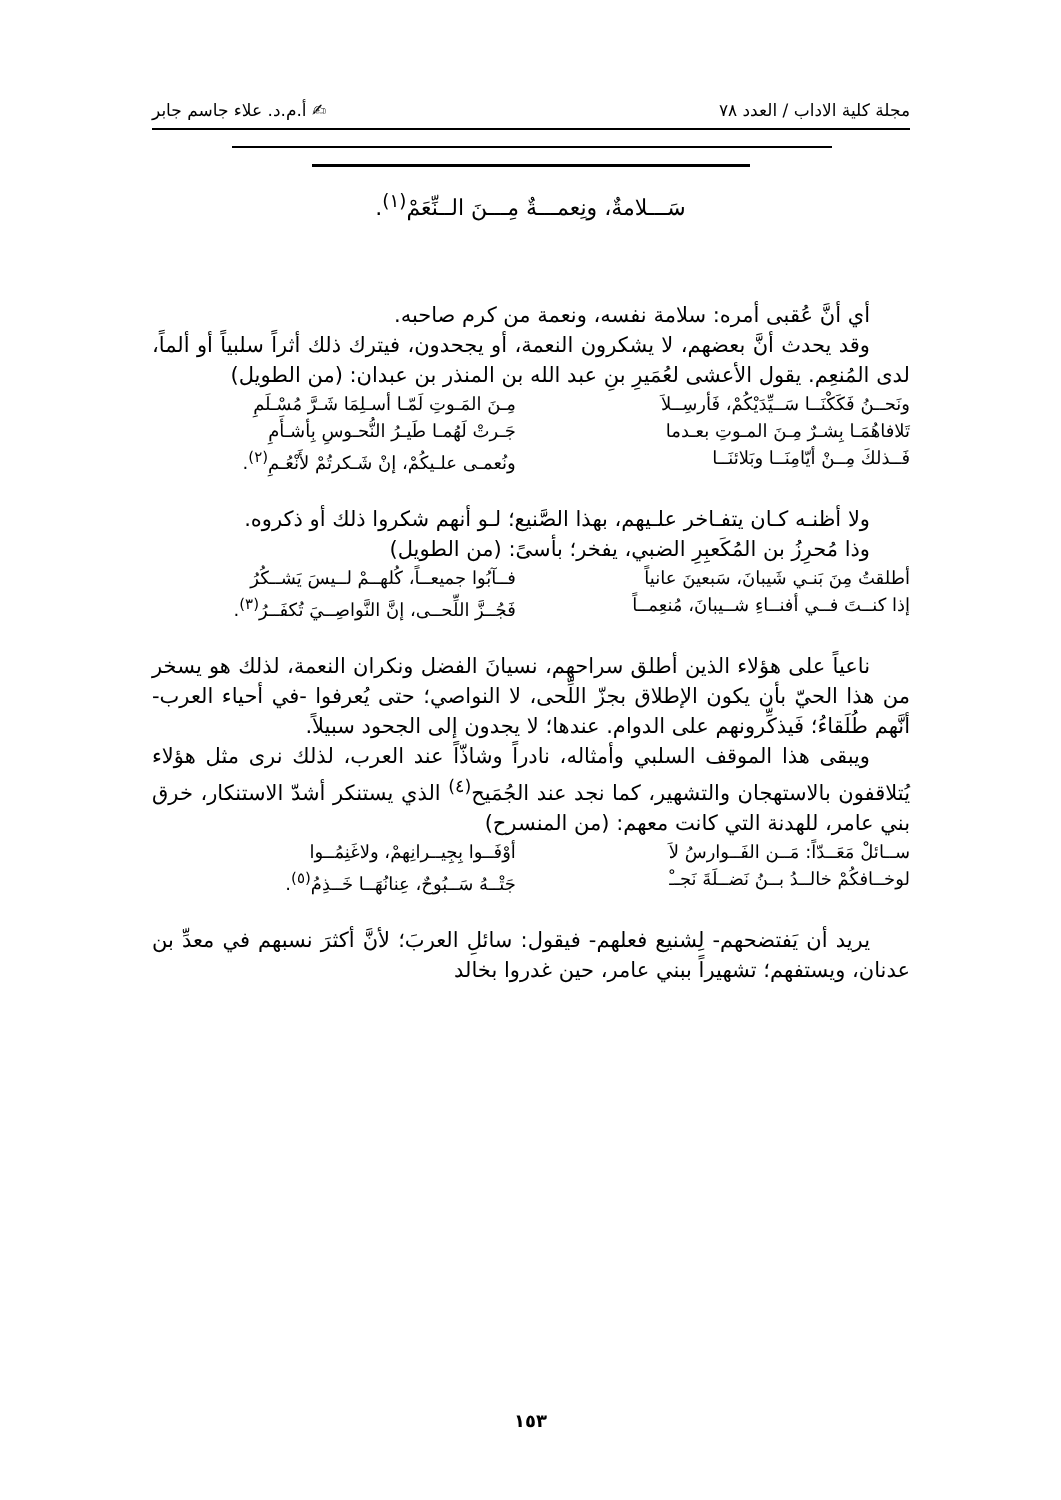مجلة كلية الاداب / العدد ٧٨ ✍ أ.م.د. علاء جاسم جابر
سَـــلامةٌ، ونِعمـــةٌ مِـــنَ الــنِّعَمْ<sup>(١)</sup>.
أي أنَّ عُقبى أمره: سلامة نفسه، ونعمة من كرم صاحبه.
وقد يحدث أنَّ بعضهم، لا يشكرون النعمة، أو يجحدون، فيترك ذلك أثراً سلبياً أو ألماً، لدى المُنعِم. يقول الأعشى لعُمَيرِ بنِ عبد الله بن المنذر بن عبدان: (من الطويل)
ونَحــنُ فَكَكْنَــا سَــيِّدَيْكُمْ، فَأرسِــلاَ مِـنَ المَـوتِ لَمّـا أسـلِمَا شَـرَّ مُسْـلَمِ
تَلافاهُمَـا بِشـرٌ مِـنَ المـوتِ بعـدما جَـرتْ لَهُمـا طَيـرُ النُّحـوسِ بِأشـأَمِ
فَــذلكَ مِــنْ أيّامِنَــا وبَلائنَــا ونُعمـى علـيكُمْ، إنْ شَـكرتُمْ لأَنْعُـمِ<sup>(٢)</sup>.
ولا أظنـه كـان يتفـاخر علـيهم، بهذا الصَّنيع؛ لـو أنهم شكروا ذلك أو ذكروه.
وذا مُحرِزُ بن المُكَعبِرِ الضبي، يفخر؛ بأسىً: (من الطويل)
أطلقتُ مِنَ بَنـي شَيبانَ، سَبعينَ عانياً فــآبُوا جميعــاً، كُلهــمْ لــيسَ يَشــكُرُ
إذا كنــتَ فــي أفنــاءِ شــيبانَ، مُنعِمــاً فَجُــزَّ اللِّحــى، إنَّ النَّواصِــيَ تُكفَــرُ<sup>(٣)</sup>.
ناعياً على هؤلاء الذين أطلق سراحهم، نسيانَ الفضل ونكران النعمة، لذلك هو يسخر من هذا الحيّ بأن يكون الإطلاق بجزّ اللِّحى، لا النواصي؛ حتى يُعرفوا -في أحياء العرب- أنَّهم طُلَقاءُ؛ فَيذكِّرونهم على الدوام. عندها؛ لا يجدون إلى الجحود سبيلاً.
ويبقى هذا الموقف السلبي وأمثاله، نادراً وشاذّاً عند العرب، لذلك نرى مثل هؤلاء يُتلاقفون بالاستهجان والتشهير، كما نجد عند الجُمَيح<sup>(٤)</sup> الذي يستنكر أشدّ الاستنكار، خرق بني عامر، للهدنة التي كانت معهم: (من المنسرح)
ســائلْ مَعَــدّاً: مَــن الفَــوارسُ لاَ أوْفَــوا بِجِيــرانِهمْ، ولاغَنِمُــوا
لوخــافكُمْ خالــدُ بــنُ نَضــلَةَ نَجــْ جَتْــهُ سَــبُوحٌ، عِنانُهَــا خَــذِمُ<sup>(٥)</sup>.
يريد أن يَفتضحهم- لِشنيع فعلهم- فيقول: سائلِ العربَ؛ لأنَّ أكثرَ نسبهم في معدِّ بن عدنان، ويستفهم؛ تشهيراً ببني عامر، حين غدروا بخالد
١٥٣